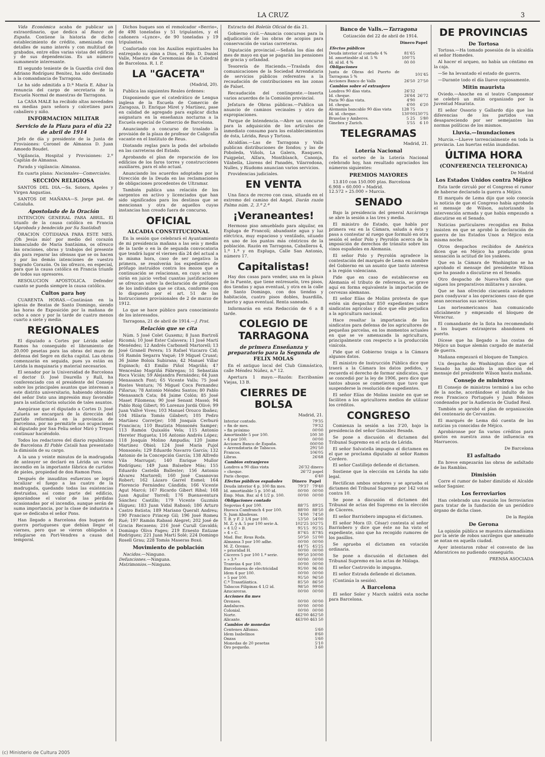LA CRUZ 3
Vida Económica acaba de publicar un extraordinario, que dedica al Banco de España. Contiene la historia de dicho establecimiento de crédito, amenizada con detalles de sumo interés y con multitud de grabados, entre ellos varias vistas del edificio y de sus dependencias. Es un número sumamente interesante.
El segundo teniente de la Guardia civil don Adriano Rodríguez Benitez, ha sido destinado a la comandancia de Tarragona.
Le ha sido admitida a D.ª María E. Aibar la renuncia del cargo de secretaria de la Escuela Normal de maestras de Tarragona.
La CASA MALE ha recibido altas novedades en medias para señora y calcetines para caballero y niño.
INFORMACION MILITAR
Servicio de la Plaza para el día 22 de abril de 1914
Jefe de día y presidente de la Junta de Provisiones: Coronel de Almansa D. Juan Amoedo Boudet.
Vigilancia, Hospital y Provisiones: 2.º Capitán de Almansa.
Parada y vigilancia: Almansa.
En cuarta plana: Nacionales—Comerciales.
SECCIÓN RELIGIOSA
SANTOS DEL DIA.—Ss. Sotero, Apeles y Virgen Angustias.
SANTOS DE MAÑANA—S. Jorge pat. de Cataluña.
Apostolado de la Oración
INTENCION GENERAL PARA ABRIL. El triunfo de la causa católica en Francia (Aprobada y bendecida por Su Santidad)
ORACION COTIDIANA PARA ESTE MES. ¡Oh Jesús mío! por medio del corazón Inmaculado de María Santísima, os ofrezco las oraciones, obras y trabajos del presente día para reparar las ofensas que se os hacen y por las demás intenciones de vuestro Sagrado Corazón. Os las ofrezco, en especial, para que la causa católica en Francia triunfe de todos sus opresores.
RESOLUCION APOSTOLICA. Defender cuanto se pueda siempre la causa católica.
Cultos para hoy
CUARENTA HORAS.—Continúan en la iglesia de Beatas de Santo Domingo, siendo las horas de Exposición por la mañana de ocho a once y por la tarde de cuatro menos cuarto a siete y media.
REGIONALES
El diputado a Cortes por Lérida señor Ramos ha conseguido el libramiento de 20.000 pesetas para las obras del muro de defensa del Segre en dicha capital. Las obras comenzarán en seguida, pues ya están en Lérida la maquinaria y material necesarios.
El senador por la Universidad de Barcelona el doctor D. José Daurella y Rull, ha conferenciado con el presidente del Consejo sobre los principales asuntos que interesan a este distrito universitario, habiendo obtenido del señor Dato una impresión muy favorable para la satisfactoria solución de tales asuntos.
Asegúrase que el diputado a Cortes D. José Zulueta se encargará de la dirección del partido reformista en la provincia de Barcelona, por no permitirle sus ocupaciones al diputado por San Feliu señor Miró y Trepat continuar haciéndolo.
Todos los redactores del diario republicano de Barcelona El Poble Català han presentado la dimisión de su cargo.
A la una y veinte minutos de la madrugada de anteayer se declaró en Lérida un voraz incendio en la importante fábrica de curtidos de pieles, propiedad de don Ramon Pons.
Después de inauditos esfuerzos se logró localizar el fuego a las cuatro de la madrugada, quedando todas las existencias destruidas, así como parte del edificio, ignorándose el valor de las pérdidas ocasionadas por el incendio, aunque serán de suma importancia, por la clase de industria a que se dedicaba el señor Pons.
Han llegado a Barcelona dos buques de guerra portugueses que debían llegar el viernes, pero que se vieron obligados a refugiarse en Port-Vendres a causa del temporal.
Dichos buques son el remolcador «Berrio», de 498 toneladas y 51 tripulantes, y el cañonera «Lynce», de 90 toneladas y 19 tripulantes.
Confortado con los Auxilios espirituales ha entregado su alma a Dios, el Rdo. D. Daniel Valle, Maestro de Ceremonias de la Catedral de Barcelona. R. I. P.
LA "GACETA"
(Madrid, 20).
Publica las siguientes Reales órdenes:
Disponiendo que el catedrático de Lengua inglesa de la Escuela de Comercio de Zaragoza, D. Enrique Miret y Martínez, pase en calidad de agregado para explicar dicha asignatura en la enseñanza nocturna a la Escuela especial de Comercio de Barcelona.
Anunciando a concurso de traslado la provisión de la plaza de profesor de Caligrafía vacante en el Instituto de Reus.
Diotando reglas para la poda del arbolado en las carreteras del Estado.
Aprobando el plan de reparación de los edificios de los faros torres y construcciones auxiliares, para el año actual.
Anunciando los acuerdos adoptados por la Dirección de la Deuda en las reclamaciones de obligaciones procedentes de Ultramar.
También publica una relación de los sargentos en activo y licenciados que han sido significados para los destinos que se mencionan y otra de aquellos cuyas instancias han creado fuera de concurso.
OFICIAL
ALCADIA CONSTITUCIONAL
En la sesión que celebrará el Ayuntamiento de mi presidencia mañana a las seis y media de la tarde o en la de segunda convocatoria que tendrá lugar el viernes día 24 del actual a la misma hora, caso de ser negativa la primera, se resolverán los expedientes de prófugo instruídos contra los mozos que a continuación se relacionan, en cuyo acto se oirán en juicio verbal cuantas justificaciones se ofrezcan sobre la declaración de prófugos de los individuos que se citan, conforme con lo dispuesto por el art. 51 de las Instrucciones provisionales de 2 de marzo de 1912.
Lo que se hace público para conocimiento de los interesados.
Tarragona, 21 de abril de 1914.—J. Prat.
Relación que se cita
Núm. 5 José Colet Guxemz; 8 Juan Bartrolí Ricomá; 10 José Ester Calavera; 11 José Martí Menéndez; 12 Andrés Carbonell Martorell; 13 José Granell Perera; 15 Rafael Vizcarro Cid; 16 Ramón Segarra Vaqué; 19 Miguel Crusat; 36 Jaime Boloix Subirana; 42 Manuel Villar Espinach; 43 Emilio Piñol Magriñá; 47 Wenceslao Magriñá Fábregas; 51 Sebastián Roca Vicián; 59 Alejandra Fernández; 64 Juan Menasanch Font; 65 Vicente Valls; 75 José Rostes Ventura; 76 Miguel Coca Fernandez Piñarua; 78 Antonio Méndez Santos; 80 Pablo Menasanch Cata; 84 Jaime Colón; 85 José Maset Filomena; 90 José Senant Massó; 94 Pablo Roig Gibert; 95 Lorenzo Jordá Olivé; 99 Juan Vallvé Vives; 103 Manuel Orozco Ibañez; 104 Hilaria Tomás Gilabert; 105 Pedro Martínez Corretjer; 108 Joaquín Cerburó Francisca; 110 Bautista Monsonés Samper; 113 Ramón Quixalós Vela; 115 Antonio Hereter Hugueta; 116 Antonio Andrés López; 118 Joaquín Molino Ampudia; 120 Jaime Martínez Obiol; 124 José María Pujol Monsonés; 129 Eduardo Navarro García; 132 Antonio de la Concepción García; 138 Alfredo Vila Marrugat; 140 Enrique Mullor Rodríguez; 149 Juan Balsebre Más; 155 Eduardo Castellá Ballester; 156 Antonio Alvarez Martorell; 160 José Casanovas Robert; 162 Lázaro Garrel Esmel; 164 Florencio Fernández Cándida; 166 Vicente Agut Marcó; 167 Ricardo Gibert Ribal; 168 Juan Aguilar Torrell; 176 Buenaventura Sánchez Castillo; 179 Vicente Guzmán Iñiguez; 183 Juan Vidal Rabasó; 186 Arturo Castro Batista; 189 Mariano Queralt Andreu; 190 Francisco Princep Gil; 196 José Romeu Rué; 197 Ramón Rabasó Alegret; 202 José de Gracia Recasens; 216 José Curull Gavaldá; Domingo Oliva Fages; 219 Ernesto Entizne Rodriguez; 221 Juan Martí Solé; 224 Domingo Rosell Grau; 228 Tomás Maseras Boxó.
Movimiento de población
Nacidos.—Ninguno.
Defunciones.—Ninguna.
Matrimonios.—Ninguno.
Extracto del Boletín Oficial de día 21.
Gobierno civil.—Anuncia concursos para la adjudicación de las obras de acopios para conservación de varias carreteras.
Diputación provincial.—Señala los días del mes de mayo en que se pagarán las pensiones de gracia y orfandad.
Tesorería de Hacienda.—Traslada dos comunicaciones de la Sociedad Arrendataria de servicios públicos referentes a la recaudación de contribuciones en las zonas de Falset.
Recaudación del contingente.—Inserta varios acuerdos de la Comisión provincial.
Jefatura de Obras públicas.—Publica un anuncio de caminos vecinales y otro de expropiaciones.
Parque de Intendencia.—Abre un concurso para la adquisición de los artículos de inmediato consumo para los establecimientos de ésta, Lérida, Reus y Tortosa.
Alcaldías.—Las de Tarragona y Valls publican distribuciones de fondos; y las de Poboleda, Viñols, La Galera, Rasquera, Puigpelat, Alfara, Montblanch, Canonja, Vilabella, Llorens del Panadés, Vilarrodona, Nulles, y Riudoms anuncian varios servicios.
Providencias judiciales.
EN VENTA
Una finca de recreo con casa, situada en el extremo del camino del Angel. Darán razón Palma núm. 2, 3.º 2.ª
¡Veraneantes!
Hermoso piso amueblado para alquilar, en Esplugа de Francolí; abundante agua y luz eléctrica, muy espacioso y ventilado, situado en uno de los puntos más céntricos de la población. Razón en Tarragona, Caballeros 4, 1.º 1.ª y en Esplugа, Calle San Antonio, número 17.
Capitalistas!
Hay dos casas para vender, una en la plaza de la Fuente, que tiene entresuelo, tres pisos, dos tiendas y agua eventual, y otra en la calle de Santo Domingo, con dos tiendas y habitación, cuatro pisos dobles, buardilla, huerto y agua eventual. Renta saneada.
Informarán en esta Redacción de 6 a 8 tarde.
COLEGIO DE TARRAGONA
de primera Enseñanza y preparatorio para la Segunda de FELIX MOLAS
En el antiguo local del Club Gimnástico, calle Méndez Núñez, n.º 12.
Apertura 1 mayo.—Razón: Escribanías Viejas, 13 B.
CIERRES DE BOLSA
Madrid, 21.
| Interior contado. | 79'35 |
| » fin de mes. | 79'32 |
| » fin próximo | 00'00 |
| Amortizable 5 por 100. | 100 30 |
| » 4 por 100. | 00'00 |
| Acciones Banco de España. | 000'00 |
| » Arrendataria de Tabacos. | 291'50 |
| Francos. | 106'05 |
| Libras. | 26'68 |
| Cambios extranjeros | |
| Londres a 90 días vista | 26'32 dinero |
| » cheque. | 26'72 papel |
| Paris cheque. | 6'40 |
| Efectos públicos españoles | Dinero | Papel |
| --- | --- | --- |
| Deuda interior 4 p. 100 fin mes. | 79'37 | 79'40 |
| Id. amortizable 5 p. 100 id. | 00'00 | 00'00 |
| Emp. Mun. Bar. al 4 1/2 p. 100. | 00'00 | 00'00 |
| Obligaciones contado | | |
| Segovias 4 por 100. | 88'75 | 89'25 |
| Huesca Camfranch 4 por 100. | 88'00 | 88'50 |
| S. Juan Abadesas. | 74'00 | 74'50 |
| T. B. y F. 2 1/4 por 100. | 53'50 | 54'00 |
| M. Z. y A. 5 por 100 serie A. | 102'25 | 102'75 |
| » 4 1/2 » B. | 95'15 | 95'35 |
| » 4 » C. | 87'65 | 87'85 |
| Mad. Bar. Reus Roda. | 50'50 | 51'00 |
| Almansa 3 por 100 adhe. | 00'00 | 00'00 |
| M. Z. Orense. | 44'75 | 45'25 |
| » prioridad H. | 00'00 | 00'00 |
| Cáceres 5 por 100 1.ª serie. | 99'50 | 100'00 |
| » » 3.ª | 00'00 | 00'00 |
| Tranvías 4 por 100. | 00'00 | 00'00 |
| Barcelonesa de electricidad | 95'00 | 96 00 |
| Idem 4 por 100. | 00'00 | 00'00 |
| » 5 por 100. | 95'50 | 96'50 |
| C.ª Trasatlántica. | 85'50 | 86'50 |
| Tabacos Filipinas 4 1/2 id. | 98'50 | 99'00 |
| Azucareras. | 00'00 | 00'00 |
| Acciones fin mes | | |
| Orenses. | 00'00 | 00'00 |
| Andaluces. | 00'00 | 00'00 |
| Colonial. | 00'00 | 00'00 |
| Norte. | 462'00 | 462'50 |
| Alicante. | 463'00 | 463 50 |
| Cambios de monedas | | |
| Centenes Alfonso. | | 5'60 |
| Idem Isabelinos | | 8'60 |
| Onzas | | 5'60 |
| Monedas de 20 pesetas | | 5'10 |
| Oro pequeño. | | 3 60 |
Banco de Valls.—Tarragona
Cotización del 22 de abril de 1914.
| | Dinero | Papel |
| --- | --- | --- |
| Efectos públicos | | |
| Deuda interior al contado 4 % | 81'65 | |
| Id. amortizable al id. 5 % | 100'75 | |
| Id. al id. 4 % | 00 00 | |
| Obligaciones | | |
| Junta de Obras del Puerto de Tarragona 5 % | | 101'45 |
| Acciones Banco de Valls | 26'50 | 27'50 |
| Cambios sobre el extranjero | | |
| Londres 90 días vista. | 26'32 | |
| Id. cheque. | 26'64 | 26'72 |
| Paris 90 días vista. | 4'90 | |
| Id. cheque. | 6'00 | 6'20 |
| Alemania bancable 90 días vista | 128 75 | |
| Id. id. cheque. | 130'00 | 130'75 |
| Bruselas y Amberes. | 5 25 | 5'80 |
| Ginebra y Zurich. | 5'55 | 6 10 |
TELEGRAMAS
Madrid, 21.
Lotería Nacional
En el sorteo de la Lotería Nacional celebrado hoy, han resultado agraciados los números siguientes:
PREMIOS MAYORES
13.810 con 150.000 ptas. Barcelona
6.908 » 60.000 » Madrid.
12.572 » 25.000 » Murcia.
SENADO
Bajo la presidencia del general Azcárraga se abre la sesión a las tres y media.
El ministro de Estado, que habla por primera vez en la Cámara, saluda a ésta y pasa a contestar al ruego que formuló en otra sesión el señor Polo y Peyrolón acerca de la imposición de derechos de tránsito sobre los vinos españoles en Alemania.
El señor Polo y Peyrolón agradece la contestación del marqués de Lema en nombre del Gobierno en un asunto que tanto interesa a la región valenciana.
Pide que en caso de establecerse en Alemania el tributo de referencia, se grave aquí en forma equivalente la importación de cervezas alemanas.
El señor Elías de Molins protesta de que estén sin despachar 850 expedientes sobre sindicatos agrícolas y dice que ello perjudica a la agricultura nacional.
Hace resaltar la importancia de los sindicatos para defensa de los agricultores de pequeñas parcelas, en los momentos actuales en que se ve amenazada la agricultura, principalmente con respecto a la producción vinícola.
Pide que el Gobierno traiga a la Cámara algunos datos.
El ministro de Instrucción Pública dice que traerá a la Cámara los datos pedidos, y recuerda el derecho de formar sindicatos, que se concedió por la ley de 1906, pero dice que tantos abusos se cometieron que tuvo que suspenderse la resolución de expedientes.
El señor Elías de Molins insiste en que se faciliten a los agricultores medios de utilizar los créditos.
CONGRESO
Comienza la sesión a las 3'20, bajo la presidencia del señor Gonzalez Besada.
Se pone a discusión el dictamen del Tribunal Supremo en el acta de Lérida.
El señor Salvatella impugna el dictamen en el que se proclama diputado al señor Ramos Cordero.
El señor Castillejo defiende el dictamen.
Sostiene que la elección en Lérida ha sido legal.
Rectifican ambos oradores y se aprueba el dictamen del Tribunal Supremo por 142 votos contra 10.
Se pone a discusión el dictamen del Tribunal de actas del Supremo en la elección de Cáceres.
El señor Barriobero impugna el dictamen.
El señor Mora (D. César) contesta al señor Barriobero y dice que éste no ha visto el expediente, sino que ha recogido rumores de los pasillos.
Se aprueba el dictamen en votación ordinaria.
Se pone a discusión el dictamen del Tribunal Supremo en las actas de Málaga.
El señor Castrovido lo impugna.
El señor Estrada defiende el dictamen.
(Continúa la sesión).
A Barcelona
El señor Soler y March saldrá esta noche para Barcelona.
DE PROVINCIAS
De Tortosa
Tortosa.—Ha tomado posesión de la alcaldía el señor Homedes.
Al hacer el arqueo, no había un céntimo en la caja.
—Se ha levantado el estado de guerra.
—Durante todo el día llueve copiosamente.
Mitin maurista
Oviedo.—Anoche en el teatro Campoamor se celebró un mitin organizado por la Juventud Maurista.
El señor Ossorio y Gallardo dijo que las diferencias de los partidos van desapareciendo por ser semejantes las normas políticas de los mismos.
Lluvia.—Inundaciones
Murcia.—Llueve torrencialmente en toda la provincia. Las huertas están inundadas.
ÚLTIMA HORA
(CONFERENCIA TELEFONICA)
De Madrid
Los Estados Unidos contra Méjico
Esta tarde circuló por el Congreso el rumor de haberse declarado la guerra a Méjico.
El marqués de Lema dijo que solo conocía la noticia de que el Congreso había aprobado el mensaje de Wilson, autorizando la intervención armada y que había empezado a discutirse en el Senado.
Noticias particulares recogidas en Bolsa insisten en que se aprobó la declaración de guerra de los Estados Unos a Méjico esta misma noche.
Otros despachos recibidos de América dicen que en Méjico ha producido gran sensación la actitud de los yankees.
Que en la Cámara de Washington se ha aprobado el mensaje del presidente Wilson que ha pasado a discutirse en el Senado.
Otro despacho de Nueva-York dice que siguen los preparativos militares y navales.
Que se han ofrecido cincuenta aviadores para coadyuvar a las operaciones caso de que sean necesarios sus servicios.
Los norteamericanos han comunicado oficialmente y empezado el bloqueo de Veracruz.
El comandante de la flota ha recomendado a los buques extranjeros abandonen el puerto.
Dícese que ha llegado a las costas de Méjico un buque alemán cargado de material de guerra.
Mañana empezará el bloqueo de Tampico.
Un despacho de Washington dice que el Senado ha aplazado la aprobación del mensaje del presidente Wilson hasta mañana.
Consejo de ministros
El Consejo de ministros terminó a las ocho de la noche, acordándose el indulto de los reos Francisco Portugués y Juan Bolanos condenados por la Audiencia de Ciudad Real.
También se aprobó el plan de organización del centenario de Cervantes.
El marqués de Lema dió cuenta de las noticias ya conocidas de Méjico.
Aprobáronse por fin varios créditos para gastos en nuestra zona de influencia en Marruecos.
De Barcelona
El asfaltado
En breve empezarán las obras de asfaltado de las Ramblas.
Dimisión
Corre el rumor de haber dimitido el Alcalde señor Sagnier.
Los ferroviarios
Han celebrado una reunión los ferroviarios para tratar de la fundación de un periódico órgano de dicha clase.
De la Región
De Gerona
La opinión pública se muestra alarmadísima por la série de robos sacrílegos que amenudo se notan en aquella ciudad.
Ayer intentaron robar el convento de las Adoratrices no pudiendo conseguirlo.
PRENSA ASOCIADA
(c) Ministerio de Cultura 2005